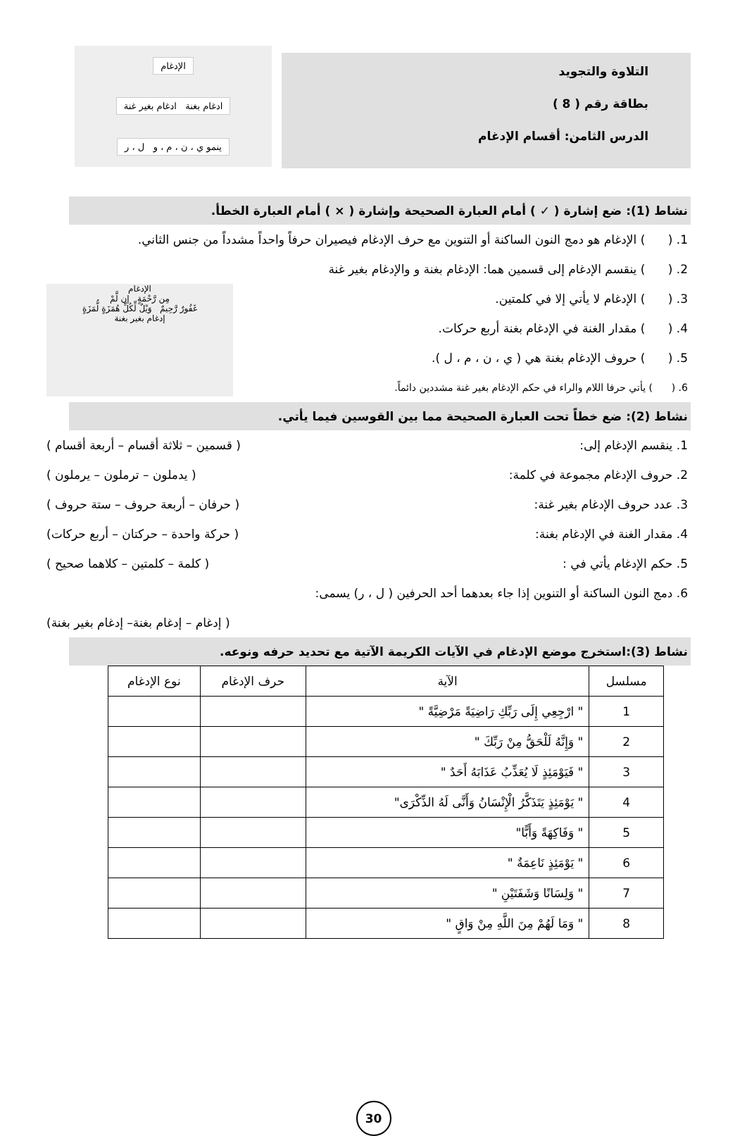التلاوة والتجويد
بطاقة رقم ( 8 )
الدرس الثامن: أقسام الإدغام
الإدغام
ادغام بغنة ادغام بغير غنة
ينمو ي ، ن ، م ، و ل ، ر
نشاط (1): ضع إشارة ( ✓ ) أمام العبارة الصحيحة وإشارة ( × ) أمام العبارة الخطأ.
1. ( ) الإدغام هو دمج النون الساكنة أو التنوين مع حرف الإدغام فيصيران حرفاً واحداً مشدداً من جنس الثاني.
2. ( ) ينقسم الإدغام إلى قسمين هما: الإدغام بغنة و والإدغام بغير غنة
الإدغام
مِن رَّحْمَةٍ إن لَّمْ
غَفُورٌ رَّحِيمٌ وَيْلٌ لِّكُلِّ هُمَزَةٍ لُّمَزَةٍ
إدغام بغير بغنة
3. ( ) الإدغام لا يأتي إلا في كلمتين.
4. ( ) مقدار الغنة في الإدغام بغنة أربع حركات.
5. ( ) حروف الإدغام بغنة هي ( ي ، ن ، م ، ل ).
6. ( ) يأتي حرفا اللام والراء في حكم الإدغام بغير غنة مشددين دائماً.
نشاط (2): ضع خطاً تحت العبارة الصحيحة مما بين القوسين فيما يأتي.
1. ينقسم الإدغام إلى: ( قسمين – ثلاثة أقسام – أربعة أقسام )
2. حروف الإدغام مجموعة في كلمة: ( يدملون – ترملون – يرملون )
3. عدد حروف الإدغام بغير غنة: ( حرفان – أربعة حروف – ستة حروف )
4. مقدار الغنة في الإدغام بغنة: ( حركة واحدة – حركتان – أربع حركات)
5. حكم الإدغام يأتي في : ( كلمة – كلمتين – كلاهما صحيح )
6. دمج النون الساكنة أو التنوين إذا جاء بعدهما أحد الحرفين ( ل ، ر) يسمى:
( إدغام – إدغام بغنة– إدغام بغير بغنة)
نشاط (3):استخرج موضع الإدغام في الآيات الكريمة الآتية مع تحديد حرفه ونوعه.
| مسلسل | الآية | حرف الإدغام | نوع الإدغام |
| --- | --- | --- | --- |
| 1 | " ارْجِعِي إِلَى رَبِّكِ رَاضِيَةً مَرْضِيَّةً " | | |
| 2 | " وَإِنَّهُ لَلْحَقُّ مِنْ رَبِّكَ " | | |
| 3 | " فَيَوْمَئِذٍ لَا يُعَذِّبُ عَذَابَهُ أَحَدٌ " | | |
| 4 | " يَوْمَئِذٍ يَتَذَكَّرُ الْإِنْسَانُ وَأَنَّى لَهُ الذِّكْرَى" | | |
| 5 | " وَفَاكِهَةً وَأَبًّا" | | |
| 6 | " يَوْمَئِذٍ نَاعِمَةٌ " | | |
| 7 | " وَلِسَانًا وَشَفَتَيْنِ " | | |
| 8 | " وَمَا لَهُمْ مِنَ اللَّهِ مِنْ وَاقٍ " | | |
30